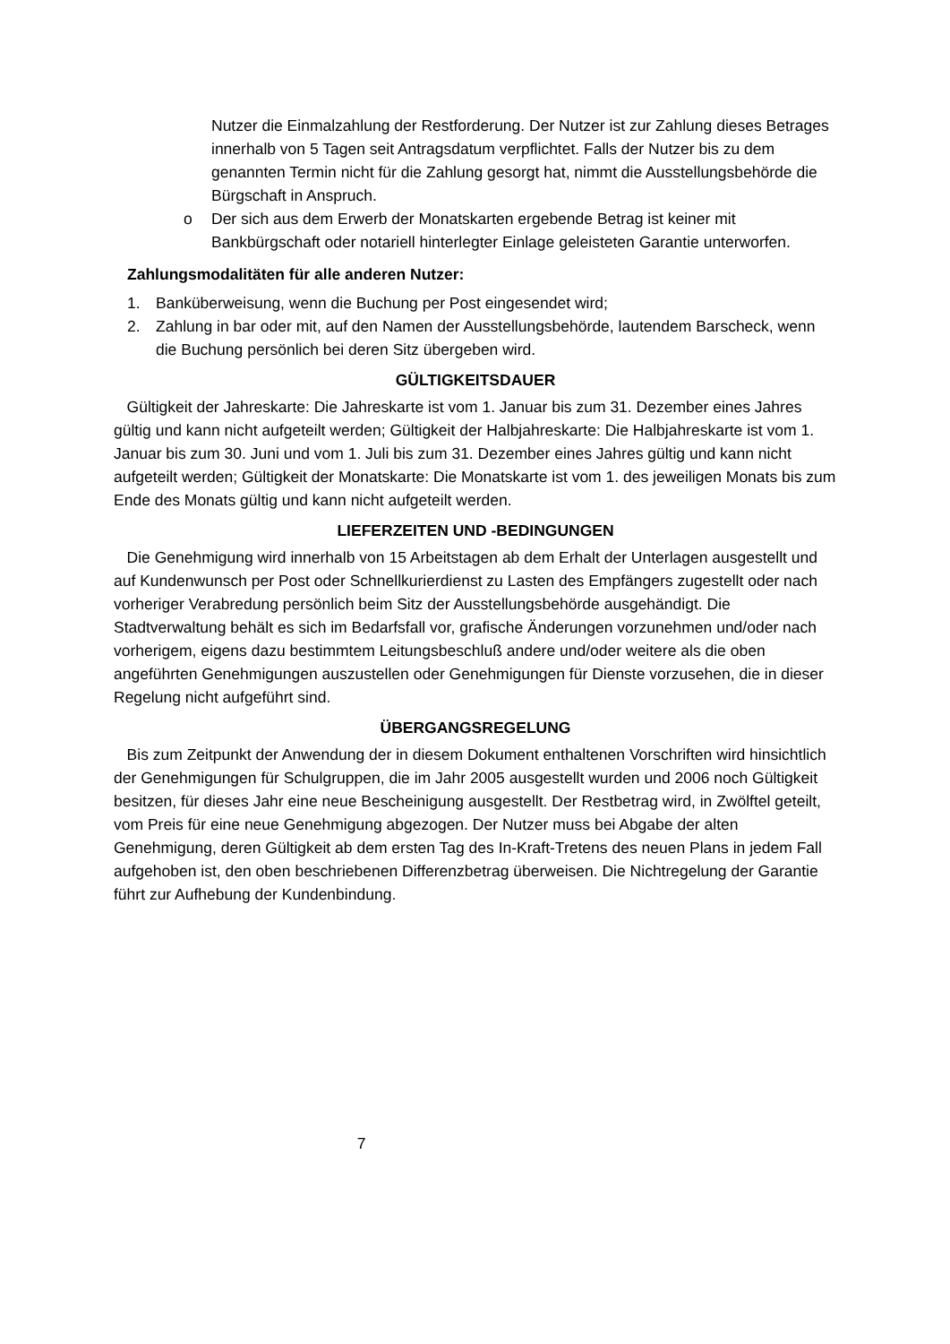Nutzer die Einmalzahlung der Restforderung. Der Nutzer ist zur Zahlung dieses Betrages innerhalb von 5 Tagen seit Antragsdatum verpflichtet. Falls der Nutzer bis zu dem genannten Termin nicht für die Zahlung gesorgt hat, nimmt die Ausstellungsbehörde die Bürgschaft in Anspruch.
o Der sich aus dem Erwerb der Monatskarten ergebende Betrag ist keiner mit Bankbürgschaft oder notariell hinterlegter Einlage geleisteten Garantie unterworfen.
Zahlungsmodalitäten für alle anderen Nutzer:
1. Banküberweisung, wenn die Buchung per Post eingesendet wird;
2. Zahlung in bar oder mit, auf den Namen der Ausstellungsbehörde, lautendem Barscheck, wenn die Buchung persönlich bei deren Sitz übergeben wird.
GÜLTIGKEITSDAUER
Gültigkeit der Jahreskarte: Die Jahreskarte ist vom 1. Januar bis zum 31. Dezember eines Jahres gültig und kann nicht aufgeteilt werden; Gültigkeit der Halbjahreskarte: Die Halbjahreskarte ist vom 1. Januar bis zum 30. Juni und vom 1. Juli bis zum 31. Dezember eines Jahres gültig und kann nicht aufgeteilt werden; Gültigkeit der Monatskarte: Die Monatskarte ist vom 1. des jeweiligen Monats bis zum Ende des Monats gültig und kann nicht aufgeteilt werden.
LIEFERZEITEN UND -BEDINGUNGEN
Die Genehmigung wird innerhalb von 15 Arbeitstagen ab dem Erhalt der Unterlagen ausgestellt und auf Kundenwunsch per Post oder Schnellkurierdienst zu Lasten des Empfängers zugestellt oder nach vorheriger Verabredung persönlich beim Sitz der Ausstellungsbehörde ausgehändigt. Die Stadtverwaltung behält es sich im Bedarfsfall vor, grafische Änderungen vorzunehmen und/oder nach vorherigem, eigens dazu bestimmtem Leitungsbeschluß andere und/oder weitere als die oben angeführten Genehmigungen auszustellen oder Genehmigungen für Dienste vorzusehen, die in dieser Regelung nicht aufgeführt sind.
ÜBERGANGSREGELUNG
Bis zum Zeitpunkt der Anwendung der in diesem Dokument enthaltenen Vorschriften wird hinsichtlich der Genehmigungen für Schulgruppen, die im Jahr 2005 ausgestellt wurden und 2006 noch Gültigkeit besitzen, für dieses Jahr eine neue Bescheinigung ausgestellt. Der Restbetrag wird, in Zwölftel geteilt, vom Preis für eine neue Genehmigung abgezogen. Der Nutzer muss bei Abgabe der alten Genehmigung, deren Gültigkeit ab dem ersten Tag des In-Kraft-Tretens des neuen Plans in jedem Fall aufgehoben ist, den oben beschriebenen Differenzbetrag überweisen. Die Nichtregelung der Garantie führt zur Aufhebung der Kundenbindung.
7